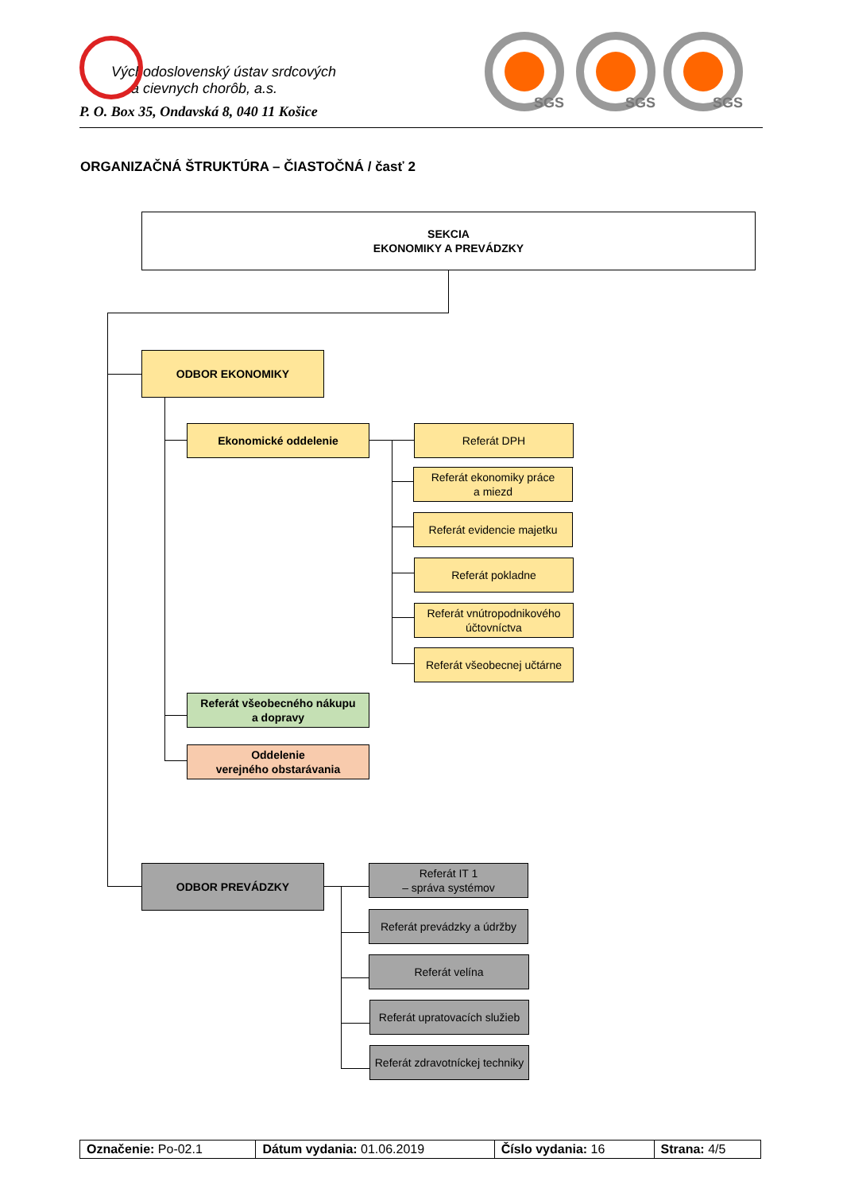Východoslovenský ústav srdcových
a cievnych chorôb, a.s.
P. O. Box 35, Ondavská 8, 040 11 Košice
SGS SGS SGS
ORGANIZAČNÁ ŠTRUKTÚRA – ČIASTOČNÁ / časť 2
SEKCIA
EKONOMIKY A PREVÁDZKY
ODBOR EKONOMIKY
Ekonomické oddelenie Referát DPH
Referát ekonomiky práce
a miezd
Referát evidencie majetku
Referát pokladne
Referát vnútropodnikového účtovníctva
Referát všeobecnej učtárne
Referát všeobecného nákupu
a dopravy
Oddelenie
verejného obstarávania
ODBOR PREVÁDZKY
Referát IT 1
– správa systémov
Referát prevádzky a údržby
Referát velína
Referát upratovacích služieb
Referát zdravotníckej techniky
| Označenie: Po-02.1 | Dátum vydania: 01.06.2019 | Číslo vydania: 16 | Strana: 4/5 |